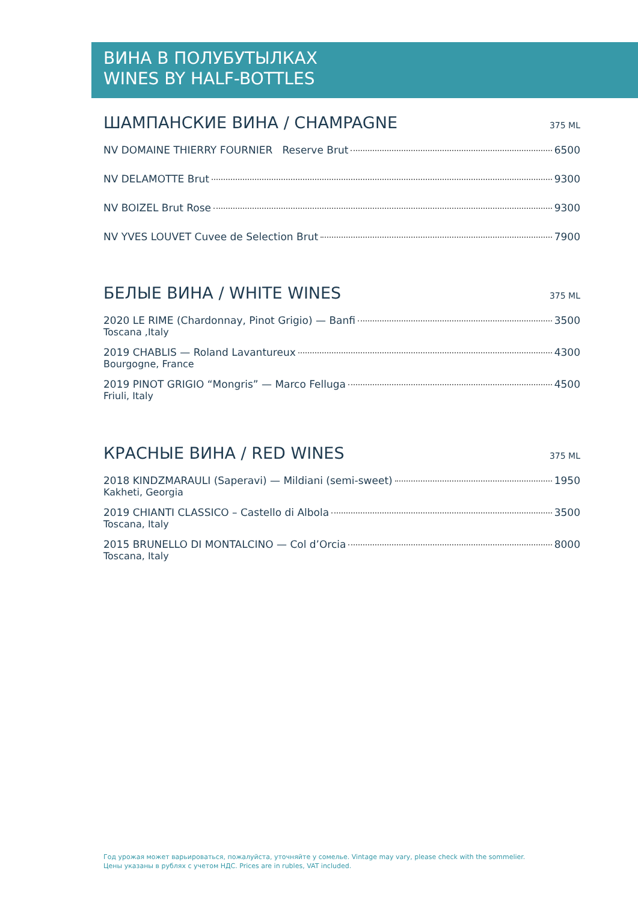ВИНА В ПОЛУБУТЫЛКАХ
WINES BY HALF-BOTTLES
ШАМПАНСКИЕ ВИНА / CHAMPAGNE 375 ML
NV DOMAINE THIERRY FOURNIER Reserve Brut 6500
NV DELAMOTTE Brut 9300
NV BOIZEL Brut Rose 9300
NV YVES LOUVET Cuvee de Selection Brut 7900
БЕЛЫЕ ВИНА / WHITE WINES 375 ML
2020 LE RIME (Chardonnay, Pinot Grigio) — Banfi 3500
Toscana ,Italy
2019 CHABLIS — Roland Lavantureux 4300
Bourgogne, France
2019 PINOT GRIGIO “Mongris” — Marco Felluga 4500
Friuli, Italy
КРАСНЫЕ ВИНА / RED WINES 375 ML
2018 KINDZMARAULI (Saperavi) — Mildiani (semi-sweet) 1950
Kakheti, Georgia
2019 CHIANTI CLASSICO – Castello di Albola 3500
Toscana, Italy
2015 BRUNELLO DI MONTALCINO — Col d’Orcia 8000
Toscana, Italy
Год урожая может варьироваться, пожалуйста, уточняйте у сомелье. Vintage may vary, please check with the sommelier.
Цены указаны в рублях с учетом НДС. Prices are in rubles, VAT included.